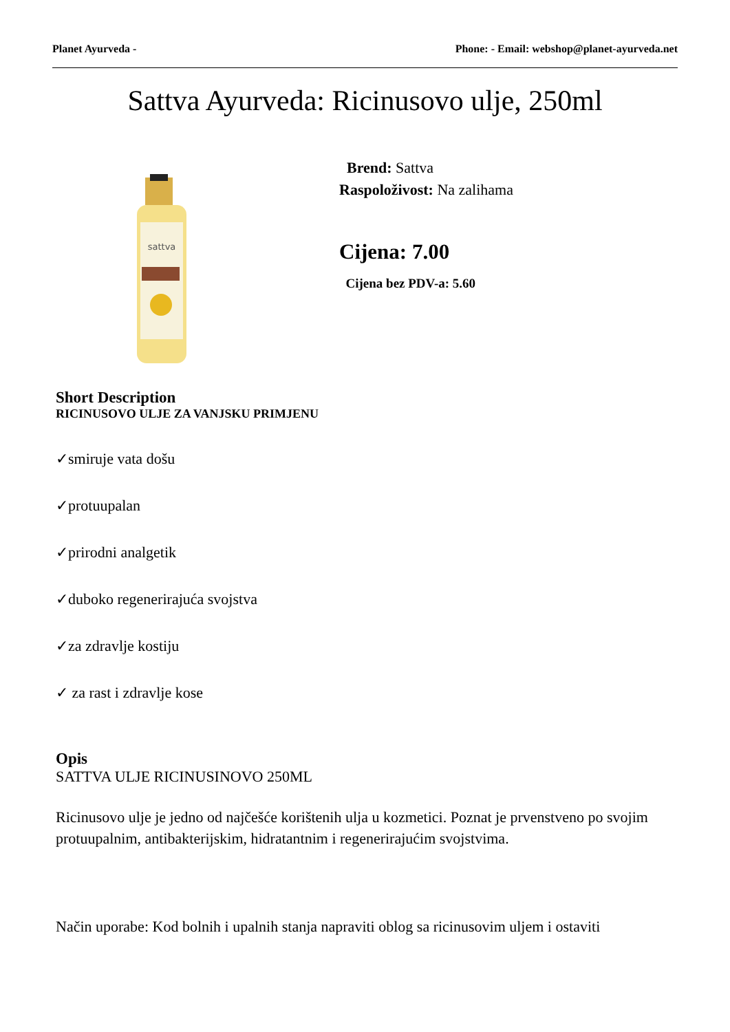Planet Ayurveda - Phone: - Email: webshop@planet-ayurveda.net
Sattva Ayurveda: Ricinusovo ulje, 250ml
sattva
Brend: Sattva
Raspoloživost: Na zalihama
Cijena: 7.00
Cijena bez PDV-a: 5.60
Short Description
RICINUSOVO ULJE ZA VANJSKU PRIMJENU
✓smiruje vata došu
✓protuupalan
✓prirodni analgetik
✓duboko regenerirajuća svojstva
✓za zdravlje kostiju
✓ za rast i zdravlje kose
Opis
SATTVA ULJE RICINUSINOVO 250ML
Ricinusovo ulje je jedno od najčešće korištenih ulja u kozmetici. Poznat je prvenstveno po svojim protuupalnim, antibakterijskim, hidratantnim i regenerirajućim svojstvima.
Način uporabe: Kod bolnih i upalnih stanja napraviti oblog sa ricinusovim uljem i ostaviti